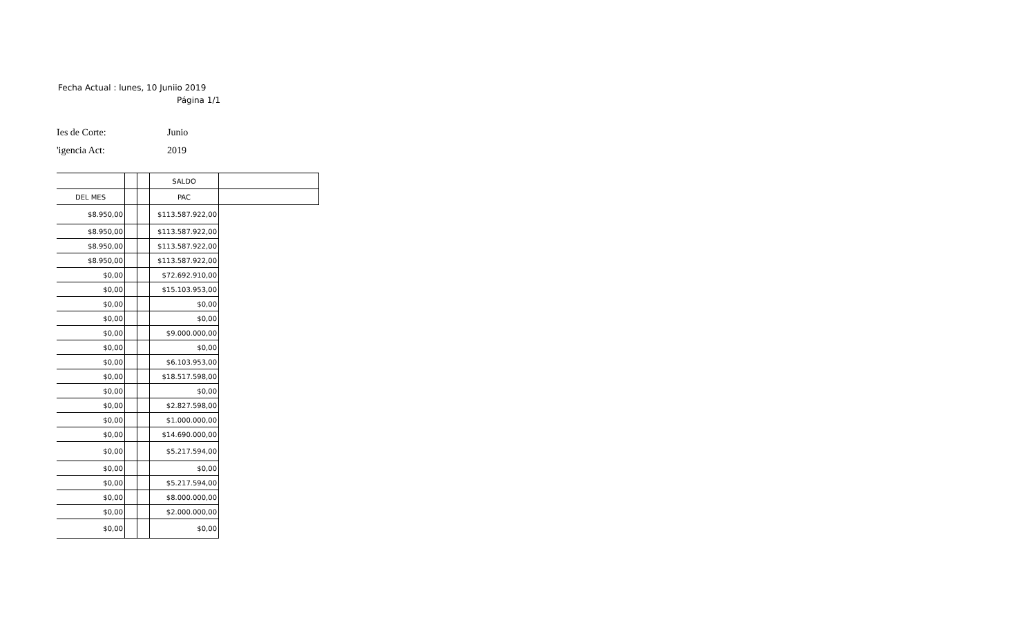Fecha Actual : lunes, 10 Juniio 2019
Página 1/1
Ies de Corte: Junio
'igencia Act: 2019
| | | | SALDO | |
| --- | --- | --- | --- | --- |
| DEL MES | | | PAC | |
| $8.950,00 | | | $113.587.922,00 | |
| $8.950,00 | | | $113.587.922,00 | |
| $8.950,00 | | | $113.587.922,00 | |
| $8.950,00 | | | $113.587.922,00 | |
| $0,00 | | | $72.692.910,00 | |
| $0,00 | | | $15.103.953,00 | |
| $0,00 | | | $0,00 | |
| $0,00 | | | $0,00 | |
| $0,00 | | | $9.000.000,00 | |
| $0,00 | | | $0,00 | |
| $0,00 | | | $6.103.953,00 | |
| $0,00 | | | $18.517.598,00 | |
| $0,00 | | | $0,00 | |
| $0,00 | | | $2.827.598,00 | |
| $0,00 | | | $1.000.000,00 | |
| $0,00 | | | $14.690.000,00 | |
| $0,00 | | | $5.217.594,00 | |
| $0,00 | | | $0,00 | |
| $0,00 | | | $5.217.594,00 | |
| $0,00 | | | $8.000.000,00 | |
| $0,00 | | | $2.000.000,00 | |
| $0,00 | | | $0,00 | |